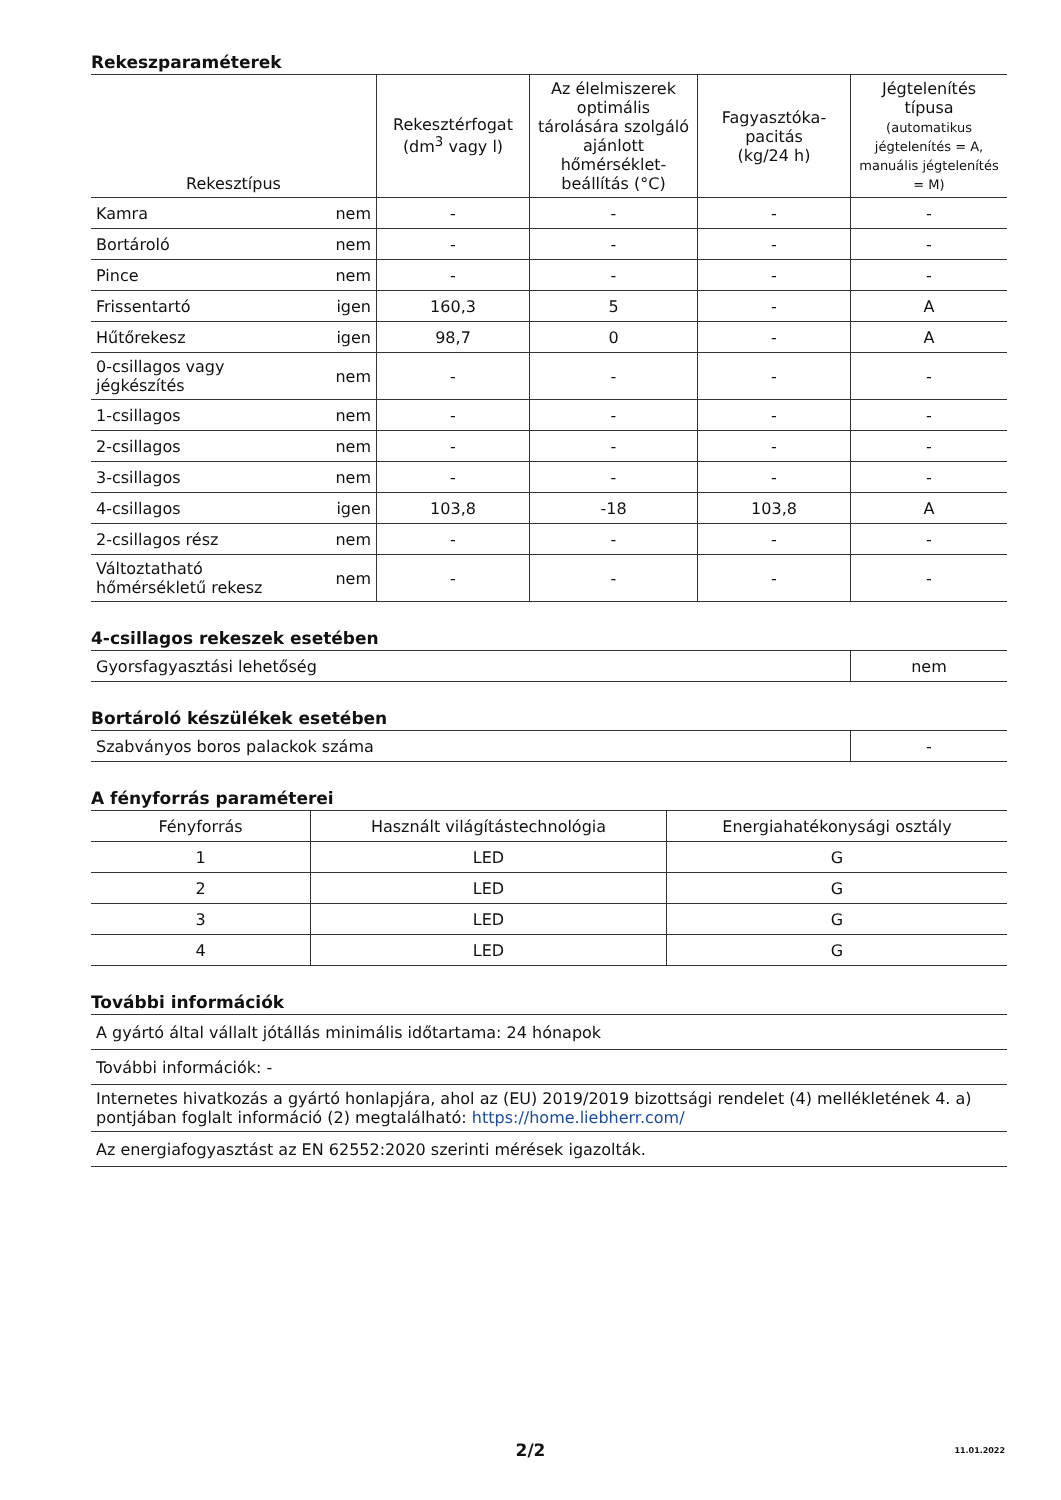Rekeszparaméterek
| Rekesztípus | | Rekesztérfogat (dm<sup>3</sup> vagy l) | Az élelmiszerek optimális tárolására szolgáló ajánlott hőmérséklet-beállítás (°C) | Fagyasztóka-pacitás (kg/24 h) | Jégtelenítés típusa (automatikus jégtelenítés = A, manuális jégtelenítés = M) |
| --- | --- | --- | --- | --- | --- |
| Kamra | nem | - | - | - | - |
| Bortároló | nem | - | - | - | - |
| Pince | nem | - | - | - | - |
| Frissentartó | igen | 160,3 | 5 | - | A |
| Hűtőrekesz | igen | 98,7 | 0 | - | A |
| 0-csillagos vagy jégkészítés | nem | - | - | - | - |
| 1-csillagos | nem | - | - | - | - |
| 2-csillagos | nem | - | - | - | - |
| 3-csillagos | nem | - | - | - | - |
| 4-csillagos | igen | 103,8 | -18 | 103,8 | A |
| 2-csillagos rész | nem | - | - | - | - |
| Változtatható hőmérsékletű rekesz | nem | - | - | - | - |
4-csillagos rekeszek esetében
| Gyorsfagyasztási lehetőség | nem |
Bortároló készülékek esetében
| Szabványos boros palackok száma | - |
A fényforrás paraméterei
| Fényforrás | Használt világítástechnológia | Energiahatékonysági osztály |
| --- | --- | --- |
| 1 | LED | G |
| 2 | LED | G |
| 3 | LED | G |
| 4 | LED | G |
További információk
| A gyártó által vállalt jótállás minimális időtartama: 24 hónapok |
| További információk: - |
| Internetes hivatkozás a gyártó honlapjára, ahol az (EU) 2019/2019 bizottsági rendelet (4) mellékletének 4. a) pontjában foglalt információ (2) megtalálható: https://home.liebherr.com/ |
| Az energiafogyasztást az EN 62552:2020 szerinti mérések igazolták. |
2/2
11.01.2022